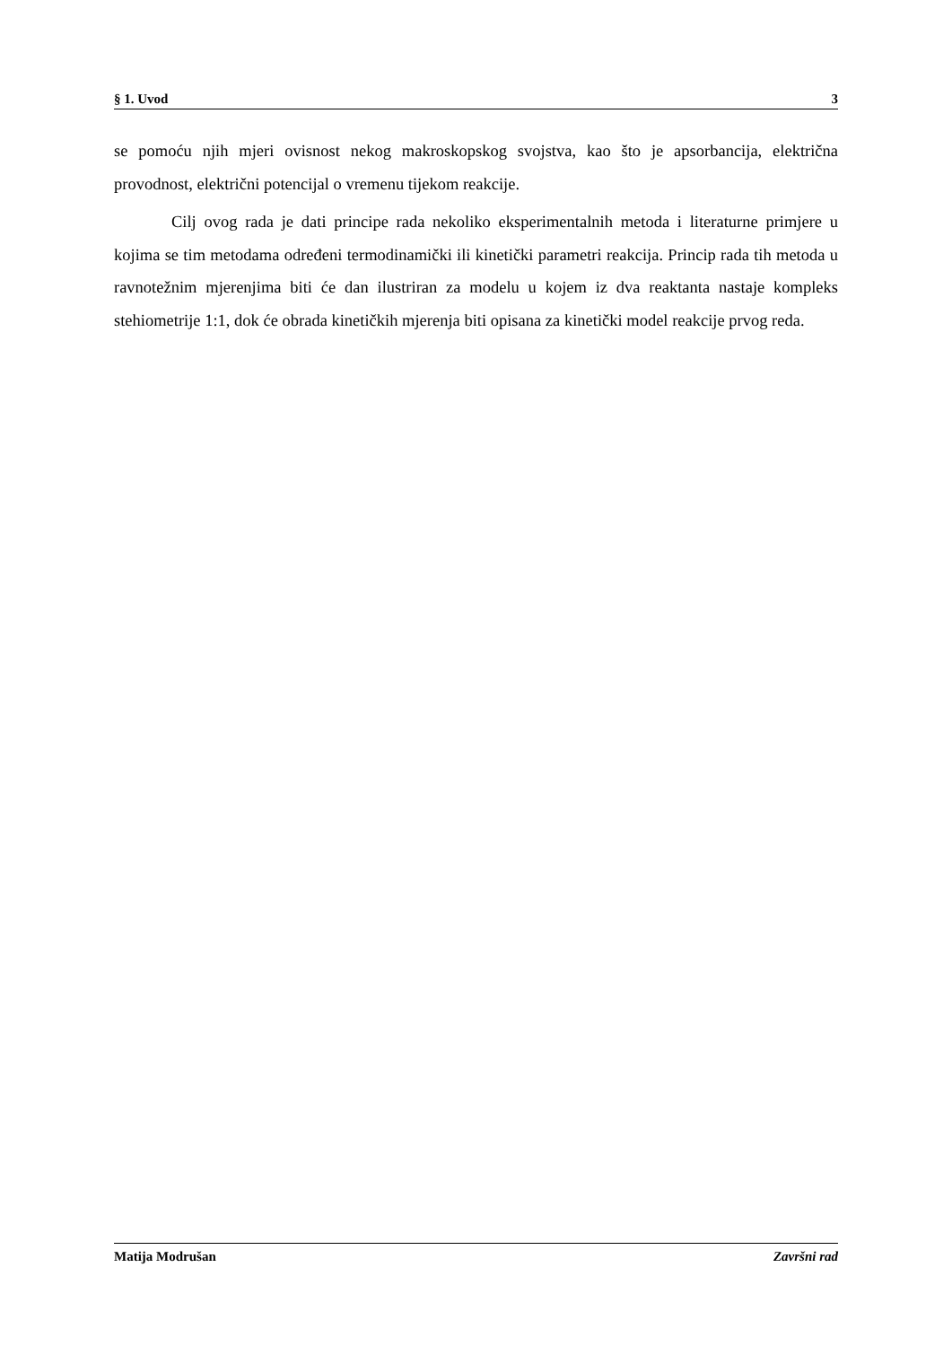§ 1. Uvod 3
se pomoću njih mjeri ovisnost nekog makroskopskog svojstva, kao što je apsorbancija, električna provodnost, električni potencijal o vremenu tijekom reakcije.
Cilj ovog rada je dati principe rada nekoliko eksperimentalnih metoda i literaturne primjere u kojima se tim metodama određeni termodinamički ili kinetički parametri reakcija. Princip rada tih metoda u ravnotežnim mjerenjima biti će dan ilustriran za modelu u kojem iz dva reaktanta nastaje kompleks stehiometrije 1:1, dok će obrada kinetičkih mjerenja biti opisana za kinetički model reakcije prvog reda.
Matija Modrušan Završni rad